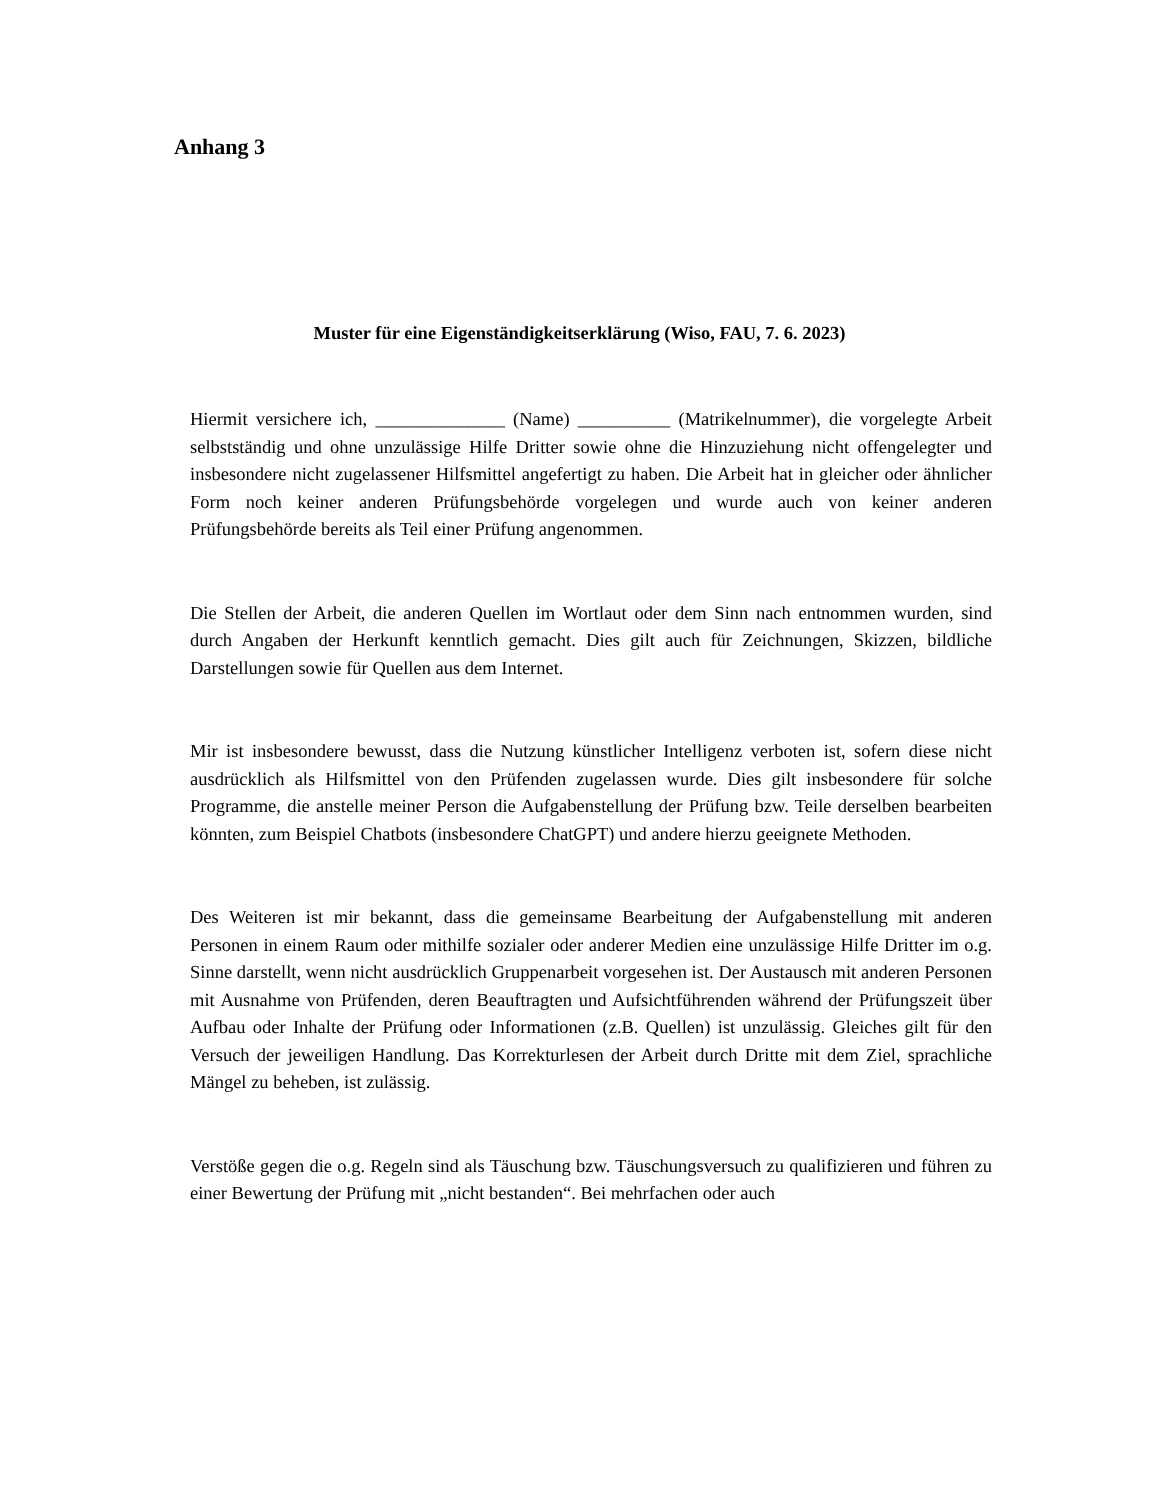Anhang 3
Muster für eine Eigenständigkeitserklärung (Wiso, FAU, 7. 6. 2023)
Hiermit versichere ich, ______________ (Name) __________ (Matrikelnummer), die vorgelegte Arbeit selbstständig und ohne unzulässige Hilfe Dritter sowie ohne die Hinzuziehung nicht offengelegter und insbesondere nicht zugelassener Hilfsmittel angefertigt zu haben. Die Arbeit hat in gleicher oder ähnlicher Form noch keiner anderen Prüfungsbehörde vorgelegen und wurde auch von keiner anderen Prüfungsbehörde bereits als Teil einer Prüfung angenommen.
Die Stellen der Arbeit, die anderen Quellen im Wortlaut oder dem Sinn nach entnommen wurden, sind durch Angaben der Herkunft kenntlich gemacht. Dies gilt auch für Zeichnungen, Skizzen, bildliche Darstellungen sowie für Quellen aus dem Internet.
Mir ist insbesondere bewusst, dass die Nutzung künstlicher Intelligenz verboten ist, sofern diese nicht ausdrücklich als Hilfsmittel von den Prüfenden zugelassen wurde. Dies gilt insbesondere für solche Programme, die anstelle meiner Person die Aufgabenstellung der Prüfung bzw. Teile derselben bearbeiten könnten, zum Beispiel Chatbots (insbesondere ChatGPT) und andere hierzu geeignete Methoden.
Des Weiteren ist mir bekannt, dass die gemeinsame Bearbeitung der Aufgabenstellung mit anderen Personen in einem Raum oder mithilfe sozialer oder anderer Medien eine unzulässige Hilfe Dritter im o.g. Sinne darstellt, wenn nicht ausdrücklich Gruppenarbeit vorgesehen ist. Der Austausch mit anderen Personen mit Ausnahme von Prüfenden, deren Beauftragten und Aufsichtführenden während der Prüfungszeit über Aufbau oder Inhalte der Prüfung oder Informationen (z.B. Quellen) ist unzulässig. Gleiches gilt für den Versuch der jeweiligen Handlung. Das Korrekturlesen der Arbeit durch Dritte mit dem Ziel, sprachliche Mängel zu beheben, ist zulässig.
Verstöße gegen die o.g. Regeln sind als Täuschung bzw. Täuschungsversuch zu qualifizieren und führen zu einer Bewertung der Prüfung mit „nicht bestanden“. Bei mehrfachen oder auch